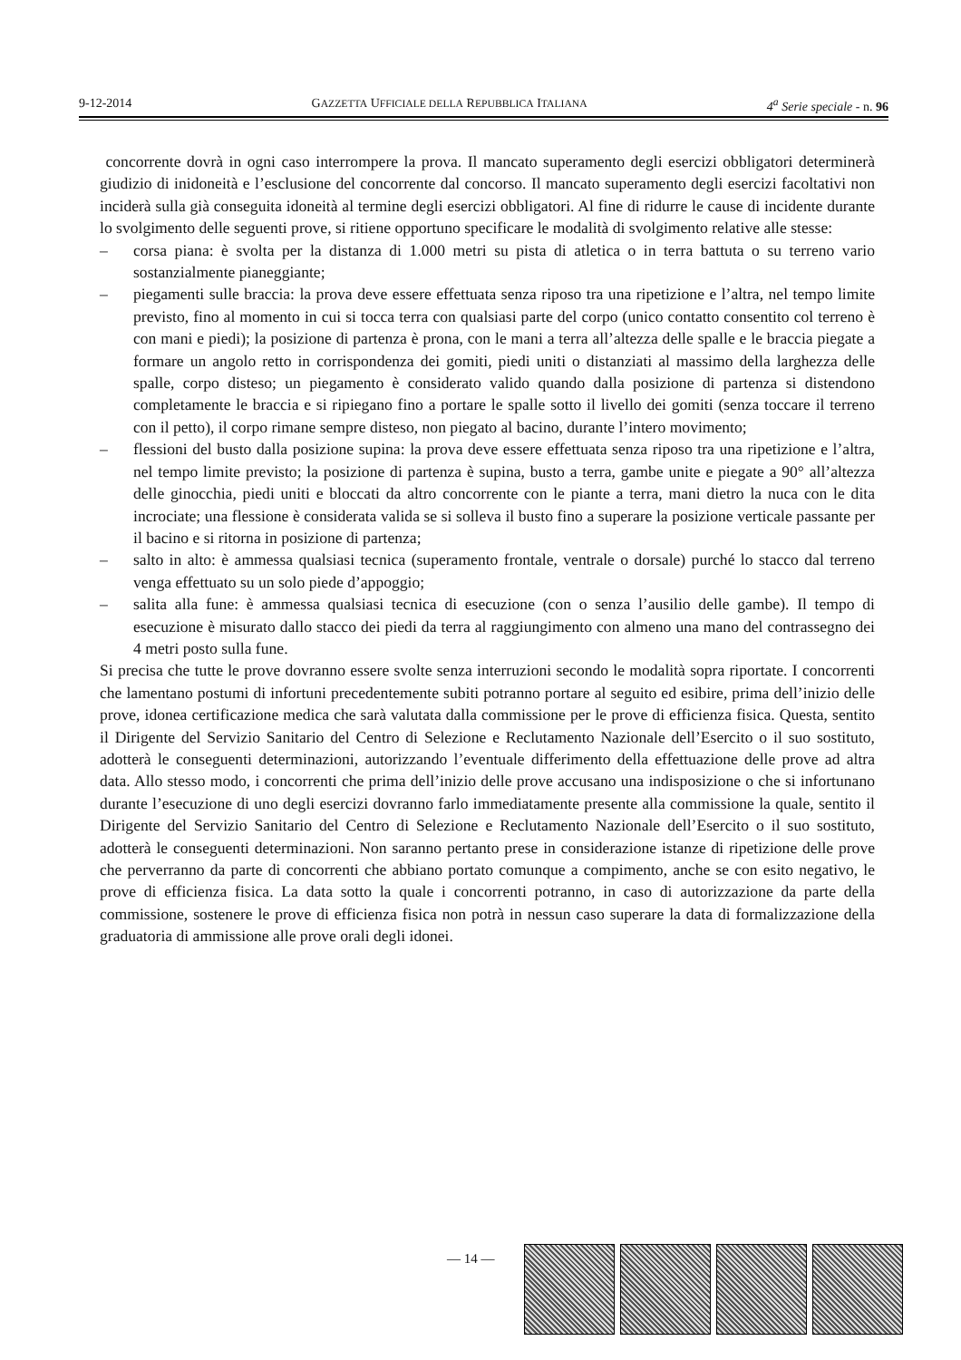9-12-2014 GAZZETTA UFFICIALE DELLA REPUBBLICA ITALIANA 4<sup>a</sup> Serie speciale - n. 96
concorrente dovrà in ogni caso interrompere la prova. Il mancato superamento degli esercizi obbligatori determinerà giudizio di inidoneità e l’esclusione del concorrente dal concorso. Il mancato superamento degli esercizi facoltativi non inciderà sulla già conseguita idoneità al termine degli esercizi obbligatori. Al fine di ridurre le cause di incidente durante lo svolgimento delle seguenti prove, si ritiene opportuno specificare le modalità di svolgimento relative alle stesse:
– corsa piana: è svolta per la distanza di 1.000 metri su pista di atletica o in terra battuta o su terreno vario sostanzialmente pianeggiante;
– piegamenti sulle braccia: la prova deve essere effettuata senza riposo tra una ripetizione e l’altra, nel tempo limite previsto, fino al momento in cui si tocca terra con qualsiasi parte del corpo (unico contatto consentito col terreno è con mani e piedi); la posizione di partenza è prona, con le mani a terra all’altezza delle spalle e le braccia piegate a formare un angolo retto in corrispondenza dei gomiti, piedi uniti o distanziati al massimo della larghezza delle spalle, corpo disteso; un piegamento è considerato valido quando dalla posizione di partenza si distendono completamente le braccia e si ripiegano fino a portare le spalle sotto il livello dei gomiti (senza toccare il terreno con il petto), il corpo rimane sempre disteso, non piegato al bacino, durante l’intero movimento;
– flessioni del busto dalla posizione supina: la prova deve essere effettuata senza riposo tra una ripetizione e l’altra, nel tempo limite previsto; la posizione di partenza è supina, busto a terra, gambe unite e piegate a 90° all’altezza delle ginocchia, piedi uniti e bloccati da altro concorrente con le piante a terra, mani dietro la nuca con le dita incrociate; una flessione è considerata valida se si solleva il busto fino a superare la posizione verticale passante per il bacino e si ritorna in posizione di partenza;
– salto in alto: è ammessa qualsiasi tecnica (superamento frontale, ventrale o dorsale) purché lo stacco dal terreno venga effettuato su un solo piede d’appoggio;
– salita alla fune: è ammessa qualsiasi tecnica di esecuzione (con o senza l’ausilio delle gambe). Il tempo di esecuzione è misurato dallo stacco dei piedi da terra al raggiungimento con almeno una mano del contrassegno dei 4 metri posto sulla fune.
Si precisa che tutte le prove dovranno essere svolte senza interruzioni secondo le modalità sopra riportate. I concorrenti che lamentano postumi di infortuni precedentemente subiti potranno portare al seguito ed esibire, prima dell’inizio delle prove, idonea certificazione medica che sarà valutata dalla commissione per le prove di efficienza fisica. Questa, sentito il Dirigente del Servizio Sanitario del Centro di Selezione e Reclutamento Nazionale dell’Esercito o il suo sostituto, adotterà le conseguenti determinazioni, autorizzando l’eventuale differimento della effettuazione delle prove ad altra data. Allo stesso modo, i concorrenti che prima dell’inizio delle prove accusano una indisposizione o che si infortunano durante l’esecuzione di uno degli esercizi dovranno farlo immediatamente presente alla commissione la quale, sentito il Dirigente del Servizio Sanitario del Centro di Selezione e Reclutamento Nazionale dell’Esercito o il suo sostituto, adotterà le conseguenti determinazioni. Non saranno pertanto prese in considerazione istanze di ripetizione delle prove che perverranno da parte di concorrenti che abbiano portato comunque a compimento, anche se con esito negativo, le prove di efficienza fisica. La data sotto la quale i concorrenti potranno, in caso di autorizzazione da parte della commissione, sostenere le prove di efficienza fisica non potrà in nessun caso superare la data di formalizzazione della graduatoria di ammissione alle prove orali degli idonei.
— 14 —